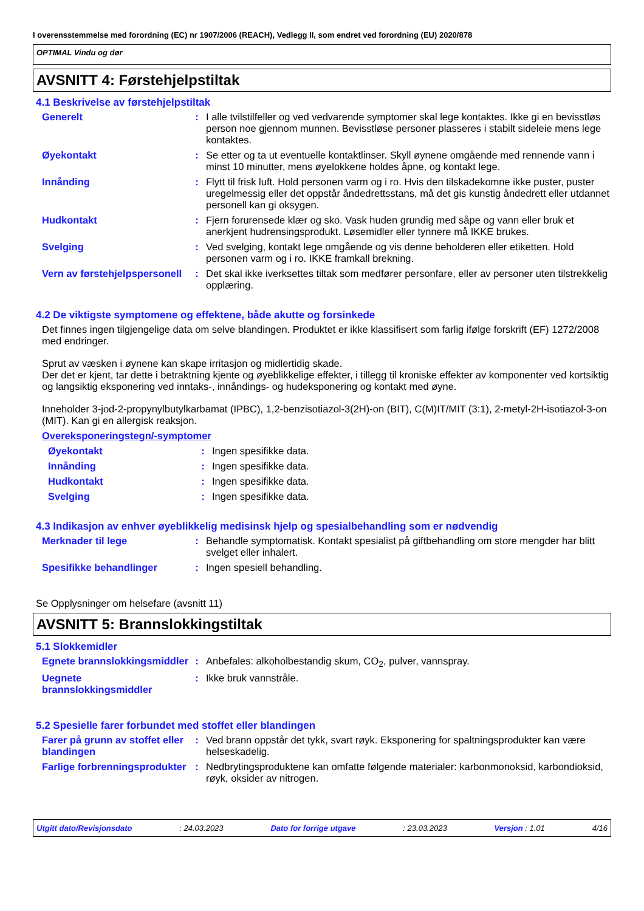I overensstemmelse med forordning (EC) nr 1907/2006 (REACH), Vedlegg II, som endret ved forordning (EU) 2020/878
OPTIMAL Vindu og dør
AVSNITT 4: Førstehjelpstiltak
4.1 Beskrivelse av førstehjelpstiltak
Generelt : I alle tvilstilfeller og ved vedvarende symptomer skal lege kontaktes. Ikke gi en bevisstløs person noe gjennom munnen. Bevisstløse personer plasseres i stabilt sideleie mens lege kontaktes.
Øyekontakt : Se etter og ta ut eventuelle kontaktlinser. Skyll øynene omgående med rennende vann i minst 10 minutter, mens øyelokkene holdes åpne, og kontakt lege.
Innånding : Flytt til frisk luft. Hold personen varm og i ro. Hvis den tilskadekomne ikke puster, puster uregelmessig eller det oppstår åndedrettsstans, må det gis kunstig åndedrett eller utdannet personell kan gi oksygen.
Hudkontakt : Fjern forurensede klær og sko. Vask huden grundig med såpe og vann eller bruk et anerkjent hudrensingsprodukt. Løsemidler eller tynnere må IKKE brukes.
Svelging : Ved svelging, kontakt lege omgående og vis denne beholderen eller etiketten. Hold personen varm og i ro. IKKE framkall brekning.
Vern av førstehjelpspersonell
: Det skal ikke iverksettes tiltak som medfører personfare, eller av personer uten tilstrekkelig opplæring.
4.2 De viktigste symptomene og effektene, både akutte og forsinkede
Det finnes ingen tilgjengelige data om selve blandingen. Produktet er ikke klassifisert som farlig ifølge forskrift (EF) 1272/2008 med endringer.
Sprut av væsken i øynene kan skape irritasjon og midlertidig skade.
Der det er kjent, tar dette i betraktning kjente og øyeblikkelige effekter, i tillegg til kroniske effekter av komponenter ved kortsiktig og langsiktig eksponering ved inntaks-, innåndings- og hudeksponering og kontakt med øyne.
Inneholder 3-jod-2-propynylbutylkarbamat (IPBC), 1,2-benzisotiazol-3(2H)-on (BIT), C(M)IT/MIT (3:1), 2-metyl-2H-isotiazol-3-on (MIT). Kan gi en allergisk reaksjon.
Overeksponeringstegn/-symptomer
Øyekontakt : Ingen spesifikke data.
Innånding : Ingen spesifikke data.
Hudkontakt : Ingen spesifikke data.
Svelging : Ingen spesifikke data.
4.3 Indikasjon av enhver øyeblikkelig medisinsk hjelp og spesialbehandling som er nødvendig
Merknader til lege : Behandle symptomatisk. Kontakt spesialist på giftbehandling om store mengder har blitt svelget eller inhalert.
Spesifikke behandlinger : Ingen spesiell behandling.
Se Opplysninger om helsefare (avsnitt 11)
AVSNITT 5: Brannslokkingstiltak
5.1 Slokkemidler
Egnete brannslokkingsmiddler
: Anbefales: alkoholbestandig skum, CO<sub>2</sub>, pulver, vannspray.
Uegnete brannslokkingsmiddler
: Ikke bruk vannstråle.
5.2 Spesielle farer forbundet med stoffet eller blandingen
Farer på grunn av stoffet eller blandingen
: Ved brann oppstår det tykk, svart røyk. Eksponering for spaltningsprodukter kan være helseskadelig.
Farlige forbrenningsprodukter
: Nedbrytingsproduktene kan omfatte følgende materialer: karbonmonoksid, karbondioksid, røyk, oksider av nitrogen.
Utgitt dato/Revisjonsdato: 24.03.2023 Dato for forrige utgave: 23.03.2023 Versjon : 1.01 4/16